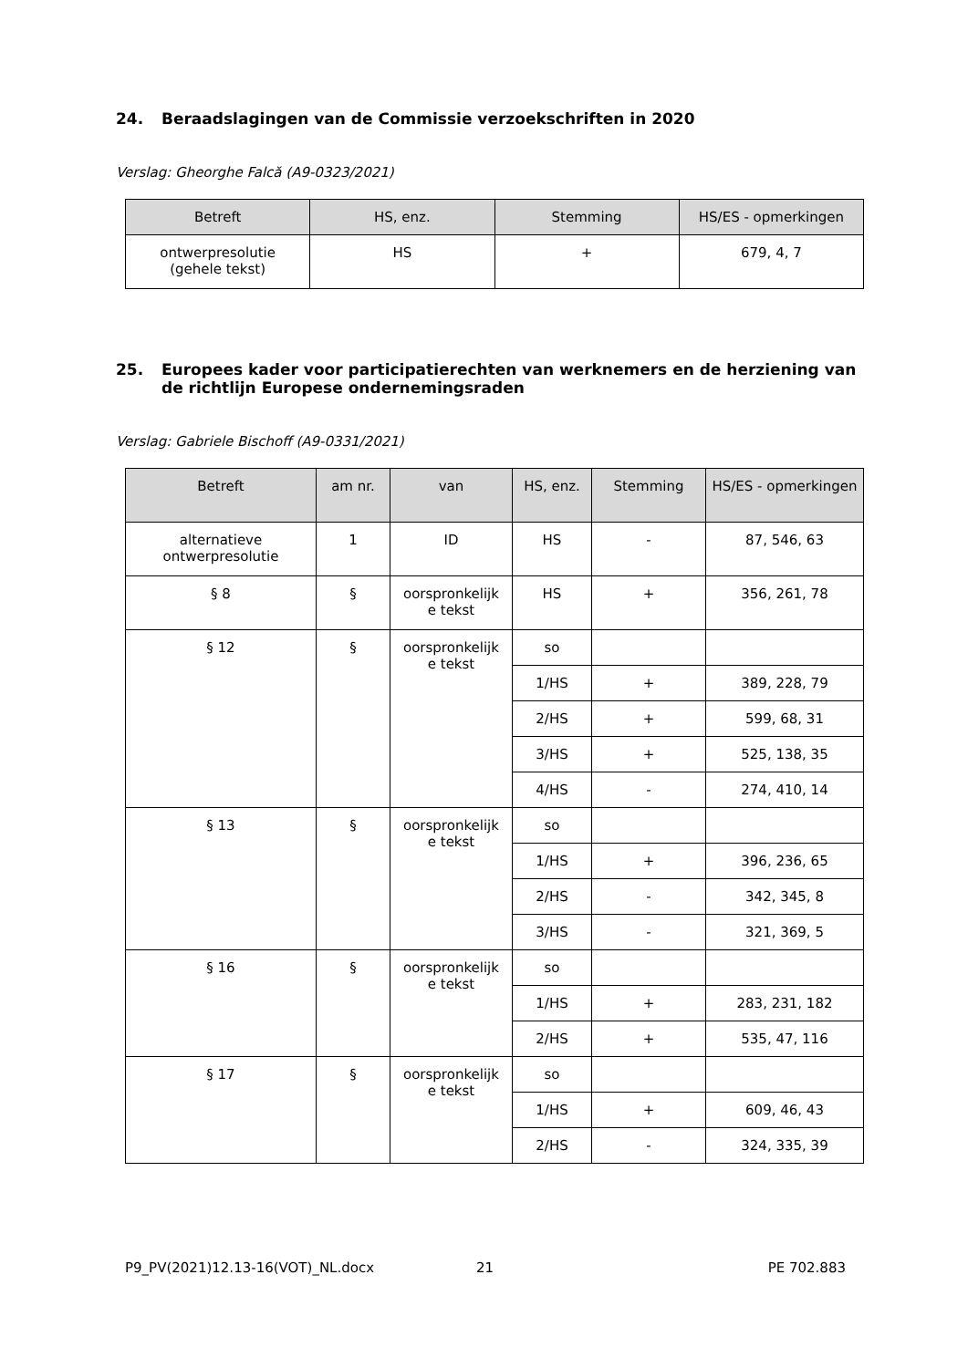24. Beraadslagingen van de Commissie verzoekschriften in 2020
Verslag: Gheorghe Falcă (A9-0323/2021)
| Betreft | HS, enz. | Stemming | HS/ES - opmerkingen |
| --- | --- | --- | --- |
| ontwerpresolutie (gehele tekst) | HS | + | 679, 4, 7 |
25. Europees kader voor participatierechten van werknemers en de herziening van de richtlijn Europese ondernemingsraden
Verslag: Gabriele Bischoff (A9-0331/2021)
| Betreft | am nr. | van | HS, enz. | Stemming | HS/ES - opmerkingen |
| --- | --- | --- | --- | --- | --- |
| alternatieve ontwerpresolutie | 1 | ID | HS | - | 87, 546, 63 |
| § 8 | § | oorspronkelijk e tekst | HS | + | 356, 261, 78 |
| § 12 | § | oorspronkelijk e tekst | so | | |
| | | | 1/HS | + | 389, 228, 79 |
| | | | 2/HS | + | 599, 68, 31 |
| | | | 3/HS | + | 525, 138, 35 |
| | | | 4/HS | - | 274, 410, 14 |
| § 13 | § | oorspronkelijk e tekst | so | | |
| | | | 1/HS | + | 396, 236, 65 |
| | | | 2/HS | - | 342, 345, 8 |
| | | | 3/HS | - | 321, 369, 5 |
| § 16 | § | oorspronkelijk e tekst | so | | |
| | | | 1/HS | + | 283, 231, 182 |
| | | | 2/HS | + | 535, 47, 116 |
| § 17 | § | oorspronkelijk e tekst | so | | |
| | | | 1/HS | + | 609, 46, 43 |
| | | | 2/HS | - | 324, 335, 39 |
P9_PV(2021)12.13-16(VOT)_NL.docx 21 PE 702.883